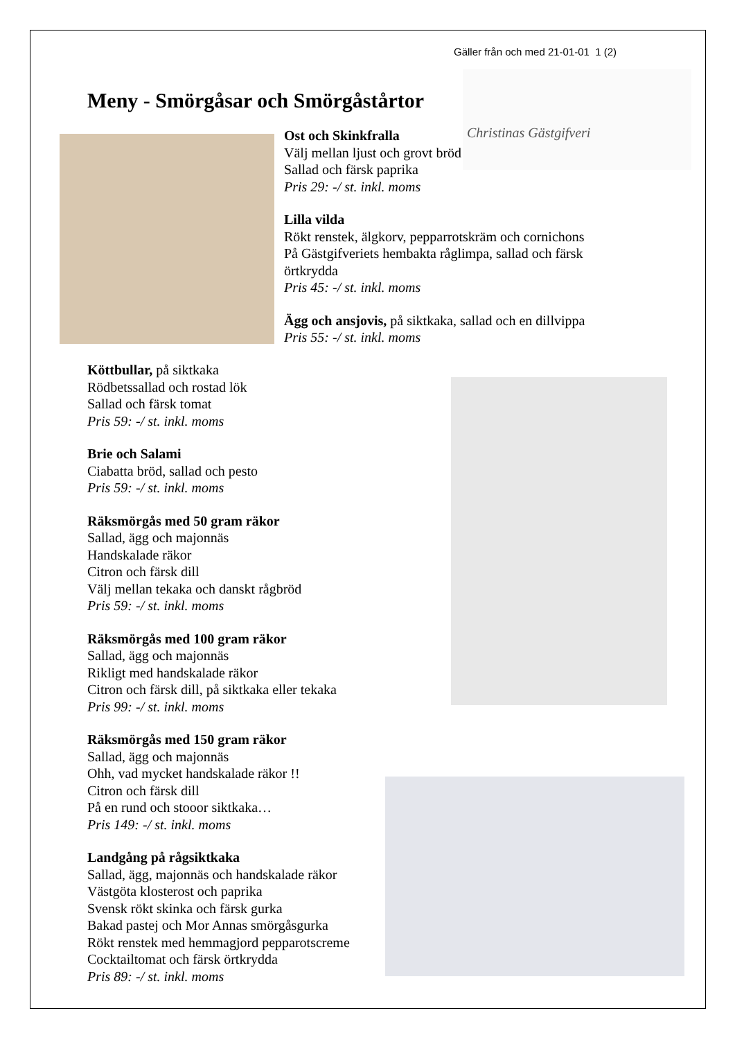Gäller från och med 21-01-01 1 (2)
Meny - Smörgåsar och Smörgåstårtor
Christinas Gästgifveri
Ost och Skinkfralla
Välj mellan ljust och grovt bröd
Sallad och färsk paprika
Pris 29: -/ st. inkl. moms
Lilla vilda
Rökt renstek, älgkorv, pepparrotskräm och cornichons
På Gästgifveriets hembakta råglimpa, sallad och färsk örtkrydda
Pris 45: -/ st. inkl. moms
Ägg och ansjovis, på siktkaka, sallad och en dillvippa
Pris 55: -/ st. inkl. moms
Köttbullar, på siktkaka
Rödbetssallad och rostad lök
Sallad och färsk tomat
Pris 59: -/ st. inkl. moms
Brie och Salami
Ciabatta bröd, sallad och pesto
Pris 59: -/ st. inkl. moms
Räksmörgås med 50 gram räkor
Sallad, ägg och majonnäs
Handskalade räkor
Citron och färsk dill
Välj mellan tekaka och danskt rågbröd
Pris 59: -/ st. inkl. moms
Räksmörgås med 100 gram räkor
Sallad, ägg och majonnäs
Rikligt med handskalade räkor
Citron och färsk dill, på siktkaka eller tekaka
Pris 99: -/ st. inkl. moms
Räksmörgås med 150 gram räkor
Sallad, ägg och majonnäs
Ohh, vad mycket handskalade räkor !!
Citron och färsk dill
På en rund och stooor siktkaka…
Pris 149: -/ st. inkl. moms
Landgång på rågsiktkaka
Sallad, ägg, majonnäs och handskalade räkor
Västgöta klosterost och paprika
Svensk rökt skinka och färsk gurka
Bakad pastej och Mor Annas smörgåsgurka
Rökt renstek med hemmagjord pepparotscreme
Cocktailtomat och färsk örtkrydda
Pris 89: -/ st. inkl. moms